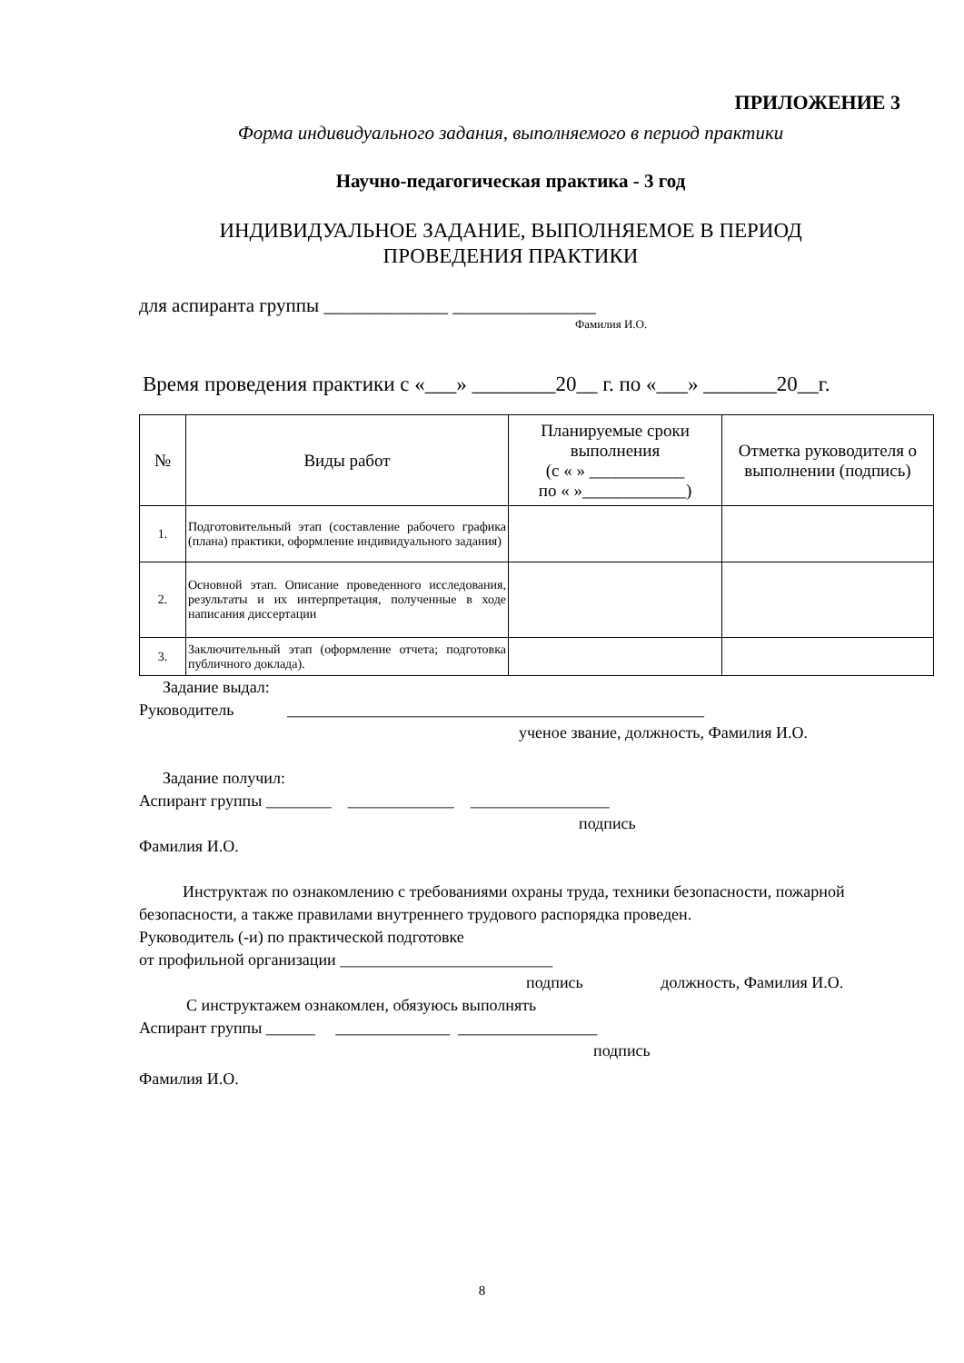ПРИЛОЖЕНИЕ 3
Форма индивидуального задания, выполняемого в период практики
Научно-педагогическая практика - 3 год
ИНДИВИДУАЛЬНОЕ ЗАДАНИЕ, ВЫПОЛНЯЕМОЕ В ПЕРИОД
ПРОВЕДЕНИЯ ПРАКТИКИ
для аспиранта группы _____________ _______________
Фамилия И.О.
Время проведения практики с «___» ________20__ г. по «___» _______20__г.
| № | Виды работ | Планируемые сроки выполнения (с « » ___________ по « »____________) | Отметка руководителя о выполнении (подпись) |
| --- | --- | --- | --- |
| 1. | Подготовительный этап (составление рабочего графика (плана) практики, оформление индивидуального задания) | | |
| 2. | Основной этап. Описание проведенного исследования, результаты и их интерпретация, полученные в ходе написания диссертации | | |
| 3. | Заключительный этап (оформление отчета; подготовка публичного доклада). | | |
Задание выдал:
Руководитель ___________________________________________________
ученое звание, должность, Фамилия И.О.
Задание получил:
Аспирант группы ________ _____________ _________________
подпись
Фамилия И.О.
Инструктаж по ознакомлению с требованиями охраны труда, техники безопасности, пожарной безопасности, а также правилами внутреннего трудового распорядка проведен.
Руководитель (-и) по практической подготовке
от профильной организации __________________________
подпись должность, Фамилия И.О.
С инструктажем ознакомлен, обязуюсь выполнять
Аспирант группы ______ ______________ _________________
подпись
Фамилия И.О.
8